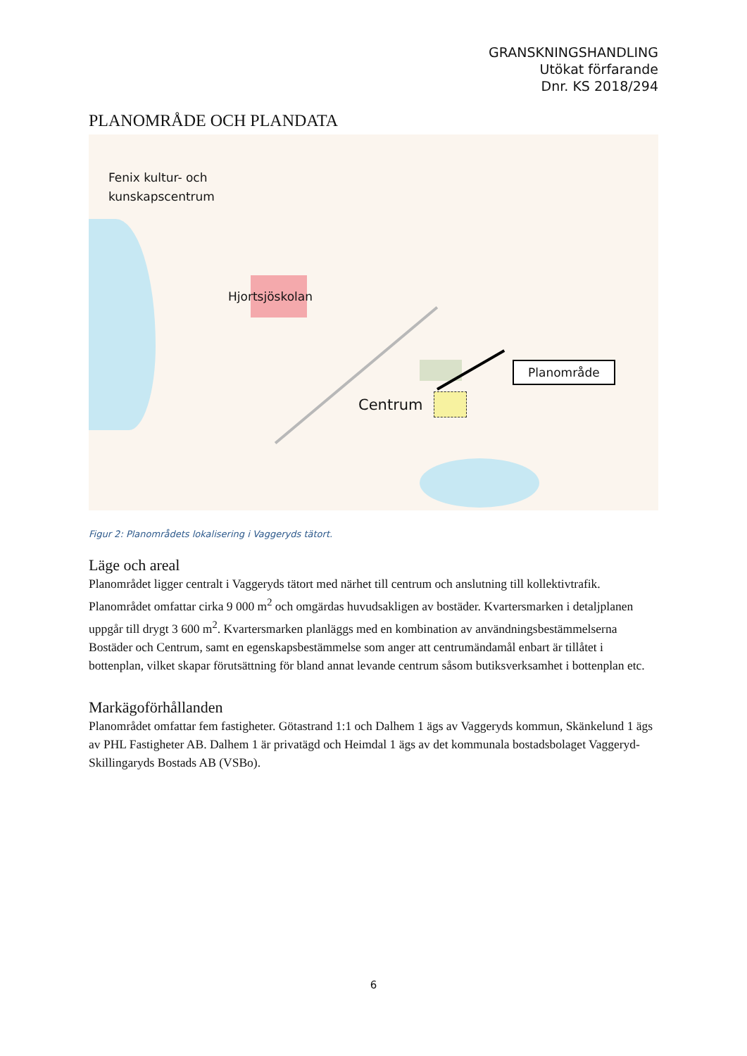GRANSKNINGSHANDLING
Utökat förfarande
Dnr. KS 2018/294
PLANOMRÅDE OCH PLANDATA
Fenix kultur- och
kunskapscentrum
Hjortsjöskolan
Centrum
Planområde
Figur 2: Planområdets lokalisering i Vaggeryds tätort.
Läge och areal
Planområdet ligger centralt i Vaggeryds tätort med närhet till centrum och anslutning till kollektivtrafik. Planområdet omfattar cirka 9 000 m<sup>2</sup> och omgärdas huvudsakligen av bostäder. Kvartersmarken i detaljplanen uppgår till drygt 3 600 m<sup>2</sup>. Kvartersmarken planläggs med en kombination av användningsbestämmelserna Bostäder och Centrum, samt en egenskapsbestämmelse som anger att centrumändamål enbart är tillåtet i bottenplan, vilket skapar förutsättning för bland annat levande centrum såsom butiksverksamhet i bottenplan etc.
Markägoförhållanden
Planområdet omfattar fem fastigheter. Götastrand 1:1 och Dalhem 1 ägs av Vaggeryds kommun, Skänkelund 1 ägs av PHL Fastigheter AB. Dalhem 1 är privatägd och Heimdal 1 ägs av det kommunala bostadsbolaget Vaggeryd-Skillingaryds Bostads AB (VSBo).
6